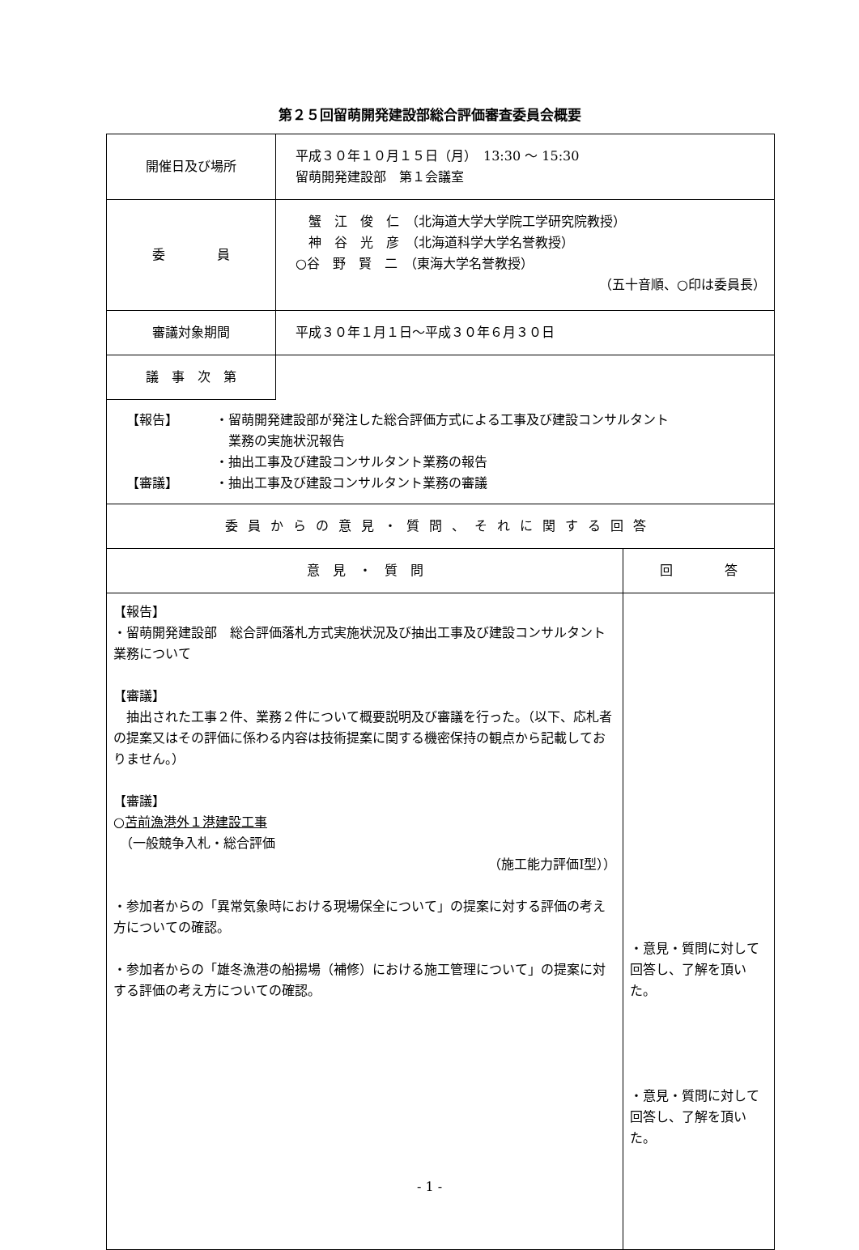第２５回留萌開発建設部総合評価審査委員会概要
| 開催日及び場所 | 平成３０年１０月１５日（月） 13:30 ～ 15:30 留萌開発建設部 第１会議室 | |
| 委 員 | 蟹 江 俊 仁 （北海道大学大学院工学研究院教授） 神 谷 光 彦 （北海道科学大学名誉教授） ○谷 野 賢 二 （東海大学名誉教授） （五十音順、○印は委員長） | |
| 審議対象期間 | 平成３０年１月１日～平成３０年６月３０日 | |
| 議 事 次 第 | | |
| 【報告】 ・留萌開発建設部が発注した総合評価方式による工事及び建設コンサルタント 業務の実施状況報告 ・抽出工事及び建設コンサルタント業務の報告 【審議】 ・抽出工事及び建設コンサルタント業務の審議 | | |
| 委員からの意見・質問、それに関する回答 | | |
| 意 見 ・ 質 問 | | 回 答 |
| 【報告】 ・留萌開発建設部 総合評価落札方式実施状況及び抽出工事及び建設コンサルタント業務について 【審議】 抽出された工事２件、業務２件について概要説明及び審議を行った。（以下、応札者の提案又はその評価に係わる内容は技術提案に関する機密保持の観点から記載しておりません。） 【審議】 ○ 苫前漁港外１港建設工事 （一般競争入札・総合評価 （施工能力評価Ⅰ型）） ・参加者からの「異常気象時における現場保全について」の提案に対する評価の考え方についての確認。 ・参加者からの「雄冬漁港の船揚場（補修）における施工管理について」の提案に対する評価の考え方についての確認。 | | ・意見・質問に対して回答し、了解を頂いた。 ・意見・質問に対して回答し、了解を頂いた。 |
- 1 -